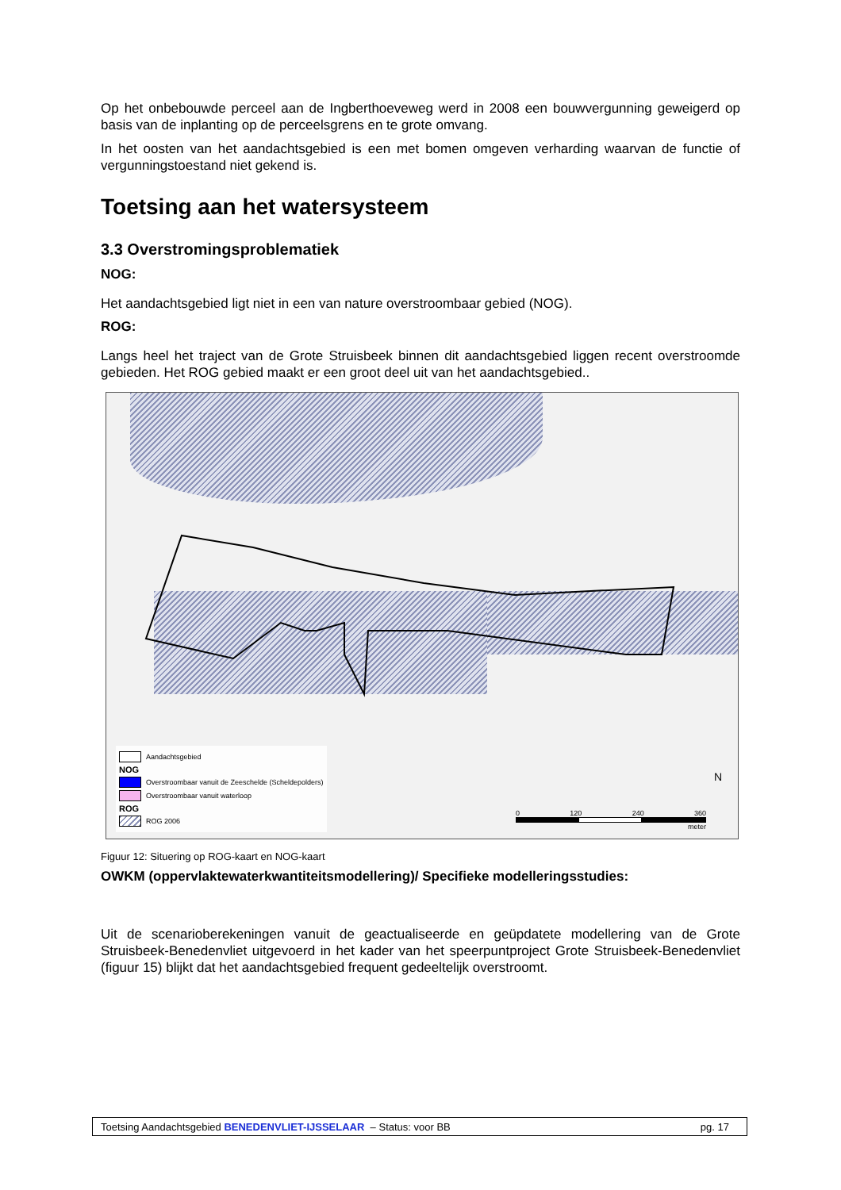Op het onbebouwde perceel aan de Ingberthoeveweg werd in 2008 een bouwvergunning geweigerd op basis van de inplanting op de perceelsgrens en te grote omvang.
In het oosten van het aandachtsgebied is een met bomen omgeven verharding waarvan de functie of vergunningstoestand niet gekend is.
Toetsing aan het watersysteem
3.3 Overstromingsproblematiek
NOG:
Het aandachtsgebied ligt niet in een van nature overstroombaar gebied (NOG).
ROG:
Langs heel het traject van de Grote Struisbeek binnen dit aandachtsgebied liggen recent overstroomde gebieden. Het ROG gebied maakt er een groot deel uit van het aandachtsgebied..
Aandachtsgebied
NOG
Overstroombaar vanuit de Zeeschelde (Scheldepolders)
Overstroombaar vanuit waterloop
ROG
ROG 2006
0 120 240 360
meter
N
Figuur 12: Situering op ROG-kaart en NOG-kaart
OWKM (oppervlaktewaterkwantiteitsmodellering)/ Specifieke modelleringsstudies:
Uit de scenarioberekeningen vanuit de geactualiseerde en geüpdatete modellering van de Grote Struisbeek-Benedenvliet uitgevoerd in het kader van het speerpuntproject Grote Struisbeek-Benedenvliet (figuur 15) blijkt dat het aandachtsgebied frequent gedeeltelijk overstroomt.
Toetsing Aandachtsgebied BENEDENVLIET-IJSSELAAR – Status: voor BB pg. 17